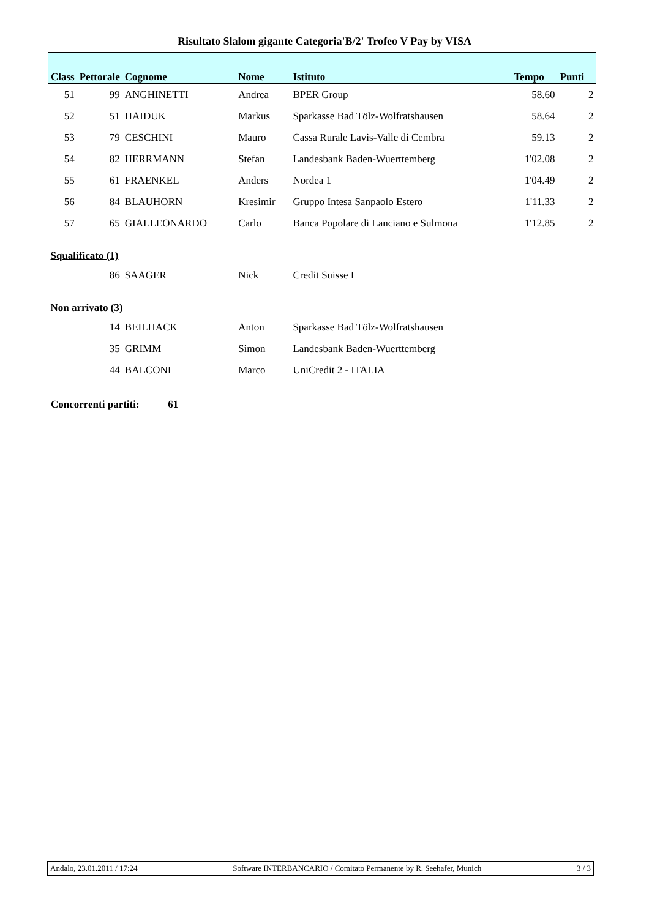Risultato Slalom gigante Categoria'B/2' Trofeo V Pay by VISA
| Class | Pettorale | Cognome | Nome | Istituto | Tempo | Punti |
| --- | --- | --- | --- | --- | --- | --- |
| 51 | 99 | ANGHINETTI | Andrea | BPER Group | 58.60 | 2 |
| 52 | 51 | HAIDUK | Markus | Sparkasse Bad Tölz-Wolfratshausen | 58.64 | 2 |
| 53 | 79 | CESCHINI | Mauro | Cassa Rurale Lavis-Valle di Cembra | 59.13 | 2 |
| 54 | 82 | HERRMANN | Stefan | Landesbank Baden-Wuerttemberg | 1'02.08 | 2 |
| 55 | 61 | FRAENKEL | Anders | Nordea 1 | 1'04.49 | 2 |
| 56 | 84 | BLAUHORN | Kresimir | Gruppo Intesa Sanpaolo Estero | 1'11.33 | 2 |
| 57 | 65 | GIALLEONARDO | Carlo | Banca Popolare di Lanciano e Sulmona | 1'12.85 | 2 |
| Squalificato (1) | | | | | | |
| | 86 | SAAGER | Nick | Credit Suisse I | | |
| Non arrivato (3) | | | | | | |
| | 14 | BEILHACK | Anton | Sparkasse Bad Tölz-Wolfratshausen | | |
| | 35 | GRIMM | Simon | Landesbank Baden-Wuerttemberg | | |
| | 44 | BALCONI | Marco | UniCredit 2 - ITALIA | | |
Concorrenti partiti: 61
Andalo, 23.01.2011 / 17:24 Software INTERBANCARIO / Comitato Permanente by R. Seehafer, Munich 3 / 3